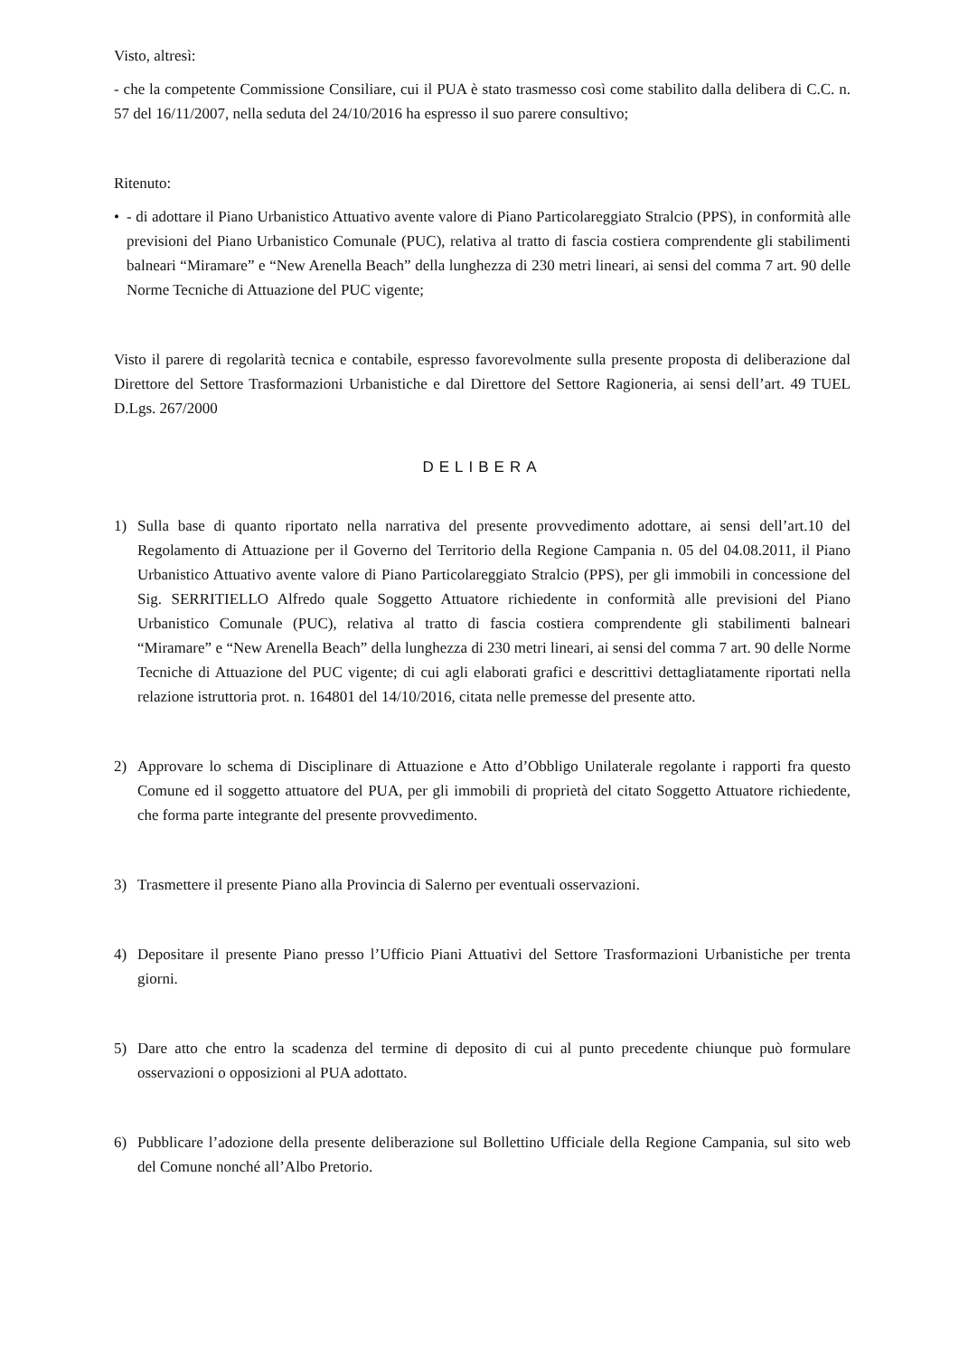Visto, altresì:
- che la competente Commissione Consiliare, cui il PUA è stato trasmesso così come stabilito dalla delibera di C.C. n. 57 del 16/11/2007, nella seduta del 24/10/2016 ha espresso il suo parere consultivo;
Ritenuto:
• - di adottare il Piano Urbanistico Attuativo avente valore di Piano Particolareggiato Stralcio (PPS), in conformità alle previsioni del Piano Urbanistico Comunale (PUC), relativa al tratto di fascia costiera comprendente gli stabilimenti balneari “Miramare” e “New Arenella Beach” della lunghezza di 230 metri lineari, ai sensi del comma 7 art. 90 delle Norme Tecniche di Attuazione del PUC vigente;
Visto il parere di regolarità tecnica e contabile, espresso favorevolmente sulla presente proposta di deliberazione dal Direttore del Settore Trasformazioni Urbanistiche e dal Direttore del Settore Ragioneria, ai sensi dell’art. 49 TUEL D.Lgs. 267/2000
DELIBERA
1) Sulla base di quanto riportato nella narrativa del presente provvedimento adottare, ai sensi dell’art.10 del Regolamento di Attuazione per il Governo del Territorio della Regione Campania n. 05 del 04.08.2011, il Piano Urbanistico Attuativo avente valore di Piano Particolareggiato Stralcio (PPS), per gli immobili in concessione del Sig. SERRITIELLO Alfredo quale Soggetto Attuatore richiedente in conformità alle previsioni del Piano Urbanistico Comunale (PUC), relativa al tratto di fascia costiera comprendente gli stabilimenti balneari “Miramare” e “New Arenella Beach” della lunghezza di 230 metri lineari, ai sensi del comma 7 art. 90 delle Norme Tecniche di Attuazione del PUC vigente; di cui agli elaborati grafici e descrittivi dettagliatamente riportati nella relazione istruttoria prot. n. 164801 del 14/10/2016, citata nelle premesse del presente atto.
2) Approvare lo schema di Disciplinare di Attuazione e Atto d’Obbligo Unilaterale regolante i rapporti fra questo Comune ed il soggetto attuatore del PUA, per gli immobili di proprietà del citato Soggetto Attuatore richiedente, che forma parte integrante del presente provvedimento.
3) Trasmettere il presente Piano alla Provincia di Salerno per eventuali osservazioni.
4) Depositare il presente Piano presso l’Ufficio Piani Attuativi del Settore Trasformazioni Urbanistiche per trenta giorni.
5) Dare atto che entro la scadenza del termine di deposito di cui al punto precedente chiunque può formulare osservazioni o opposizioni al PUA adottato.
6) Pubblicare l’adozione della presente deliberazione sul Bollettino Ufficiale della Regione Campania, sul sito web del Comune nonché all’Albo Pretorio.